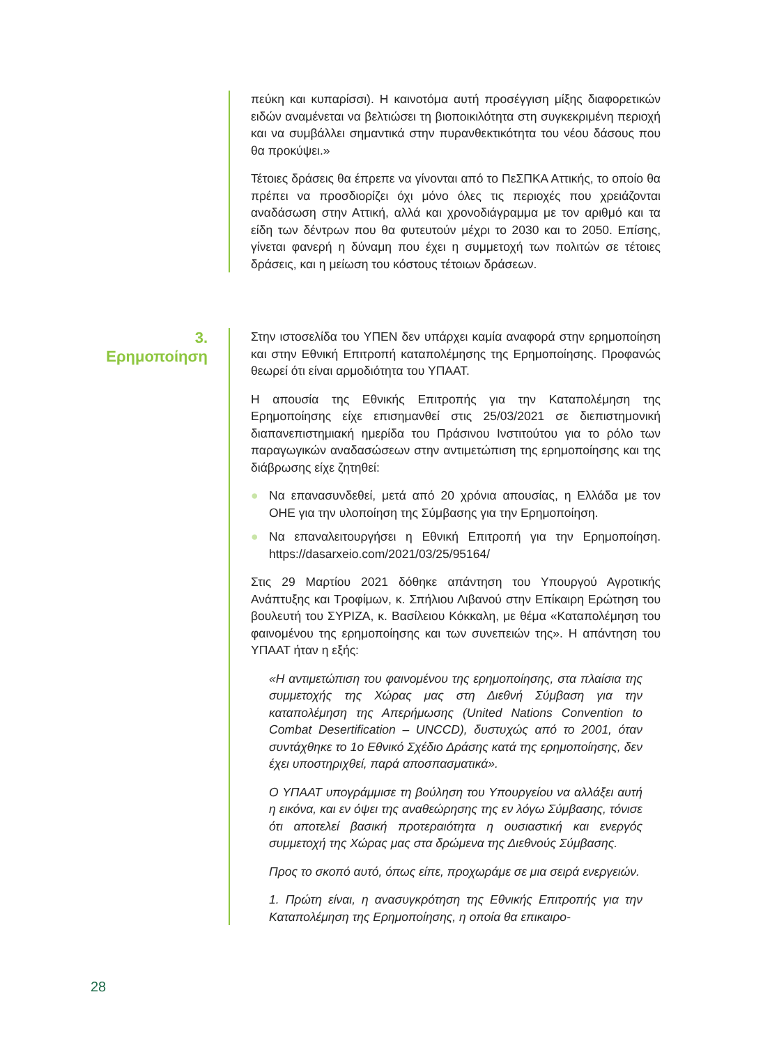πεύκη και κυπαρίσσι). Η καινοτόμα αυτή προσέγγιση μίξης διαφορετικών ειδών αναμένεται να βελτιώσει τη βιοποικιλότητα στη συγκεκριμένη περιοχή και να συμβάλλει σημαντικά στην πυρανθεκτικότητα του νέου δάσους που θα προκύψει.»
Τέτοιες δράσεις θα έπρεπε να γίνονται από το ΠεΣΠΚΑ Αττικής, το οποίο θα πρέπει να προσδιορίζει όχι μόνο όλες τις περιοχές που χρειάζονται αναδάσωση στην Αττική, αλλά και χρονοδιάγραμμα με τον αριθμό και τα είδη των δέντρων που θα φυτευτούν μέχρι το 2030 και το 2050. Επίσης, γίνεται φανερή η δύναμη που έχει η συμμετοχή των πολιτών σε τέτοιες δράσεις, και η μείωση του κόστους τέτοιων δράσεων.
3.
Ερημοποίηση
Στην ιστοσελίδα του ΥΠΕΝ δεν υπάρχει καμία αναφορά στην ερημοποίηση και στην Εθνική Επιτροπή καταπολέμησης της Ερημοποίησης. Προφανώς θεωρεί ότι είναι αρμοδιότητα του ΥΠΑΑΤ.
Η απουσία της Εθνικής Επιτροπής για την Καταπολέμηση της Ερημοποίησης είχε επισημανθεί στις 25/03/2021 σε διεπιστημονική διαπανεπιστημιακή ημερίδα του Πράσινου Ινστιτούτου για το ρόλο των παραγωγικών αναδασώσεων στην αντιμετώπιση της ερημοποίησης και της διάβρωσης είχε ζητηθεί:
● Να επανασυνδεθεί, μετά από 20 χρόνια απουσίας, η Ελλάδα με τον ΟΗΕ για την υλοποίηση της Σύμβασης για την Ερημοποίηση.
● Να επαναλειτουργήσει η Εθνική Επιτροπή για την Ερημοποίηση. https://dasarxeio.com/2021/03/25/95164/
Στις 29 Μαρτίου 2021 δόθηκε απάντηση του Υπουργού Αγροτικής Ανάπτυξης και Τροφίμων, κ. Σπήλιου Λιβανού στην Επίκαιρη Ερώτηση του βουλευτή του ΣΥΡΙΖΑ, κ. Βασίλειου Κόκκαλη, με θέμα «Καταπολέμηση του φαινομένου της ερημοποίησης και των συνεπειών της». Η απάντηση του ΥΠΑΑΤ ήταν η εξής:
«Η αντιμετώπιση του φαινομένου της ερημοποίησης, στα πλαίσια της συμμετοχής της Χώρας μας στη Διεθνή Σύμβαση για την καταπολέμηση της Απερήμωσης (United Nations Convention to Combat Desertification – UNCCD), δυστυχώς από το 2001, όταν συντάχθηκε το 1ο Εθνικό Σχέδιο Δράσης κατά της ερημοποίησης, δεν έχει υποστηριχθεί, παρά αποσπασματικά».
Ο ΥΠΑΑΤ υπογράμμισε τη βούληση του Υπουργείου να αλλάξει αυτή η εικόνα, και εν όψει της αναθεώρησης της εν λόγω Σύμβασης, τόνισε ότι αποτελεί βασική προτεραιότητα η ουσιαστική και ενεργός συμμετοχή της Χώρας μας στα δρώμενα της Διεθνούς Σύμβασης.
Προς το σκοπό αυτό, όπως είπε, προχωράμε σε μια σειρά ενεργειών.
1. Πρώτη είναι, η ανασυγκρότηση της Εθνικής Επιτροπής για την Καταπολέμηση της Ερημοποίησης, η οποία θα επικαιρο-
28